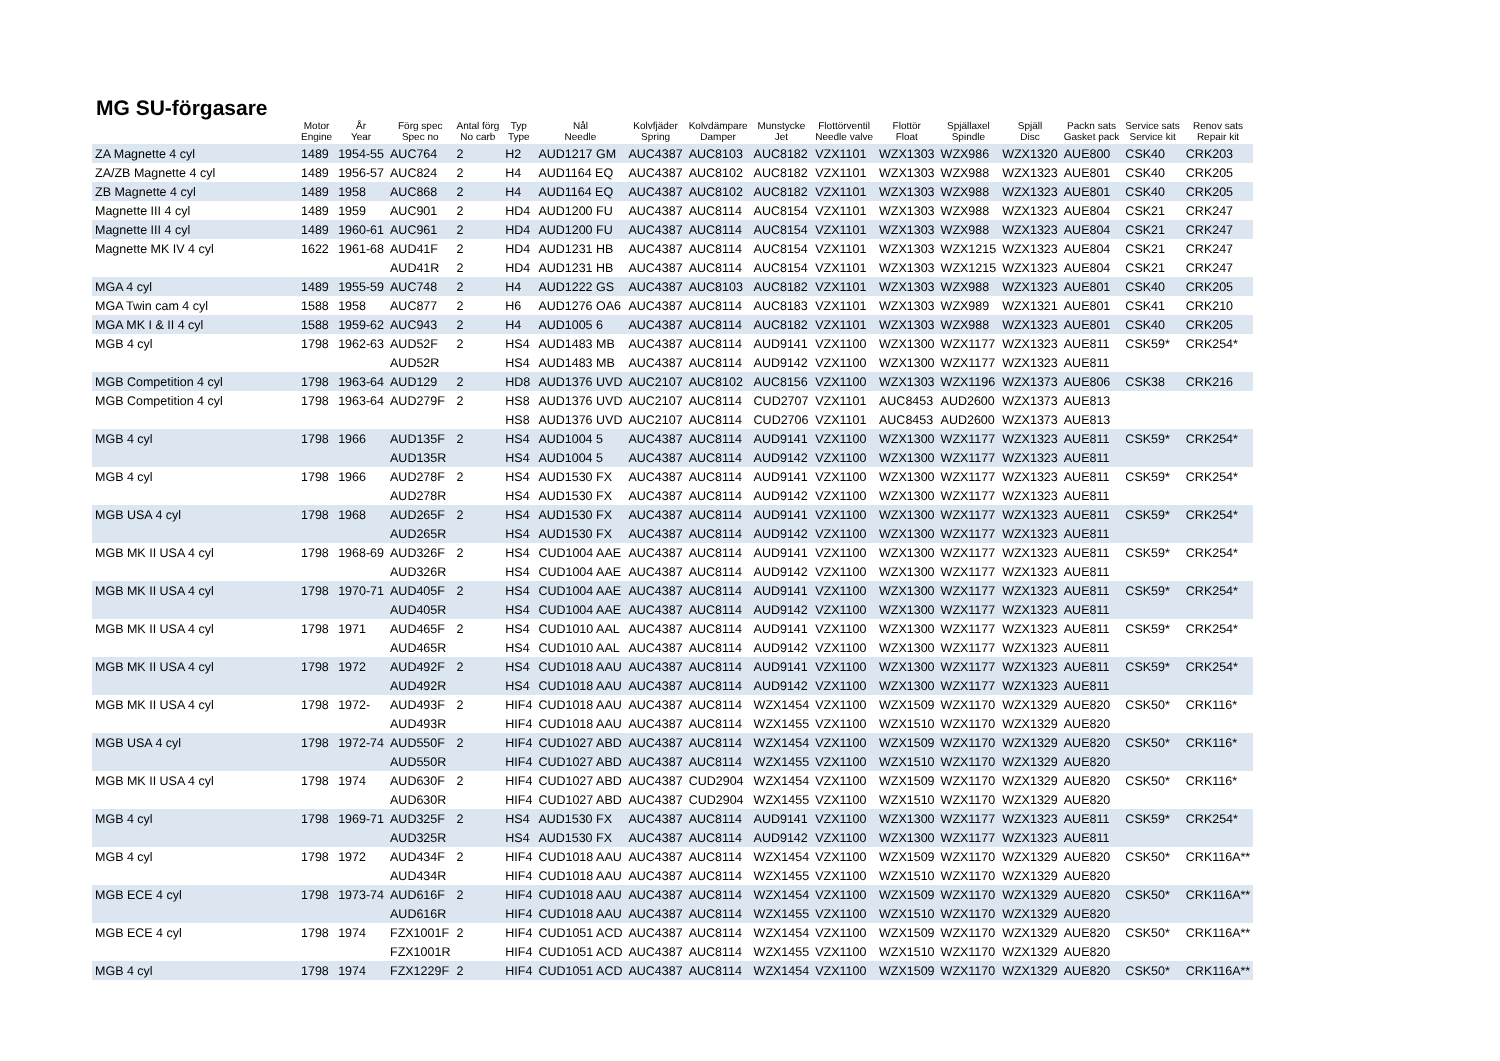MG SU-förgasare
| | Motor Engine | År Year | Förg spec Spec no | Antal förg No carb | Typ Type | Nål Needle | Kolvfjäder Spring | Kolvdämpare Damper | Munstycke Jet | Flottörventil Needle valve | Flottör Float | Spjällaxel Spindle | Spjäll Disc | Packn sats Gasket pack | Service sats Service kit | Renov sats Repair kit |
| --- | --- | --- | --- | --- | --- | --- | --- | --- | --- | --- | --- | --- | --- | --- | --- | --- |
| ZA Magnette 4 cyl | 1489 | 1954-55 | AUC764 | 2 | H2 | AUD1217 GM | AUC4387 | AUC8103 | AUC8182 | VZX1101 | WZX1303 | WZX986 | WZX1320 | AUE800 | CSK40 | CRK203 |
| ZA/ZB Magnette 4 cyl | 1489 | 1956-57 | AUC824 | 2 | H4 | AUD1164 EQ | AUC4387 | AUC8102 | AUC8182 | VZX1101 | WZX1303 | WZX988 | WZX1323 | AUE801 | CSK40 | CRK205 |
| ZB Magnette 4 cyl | 1489 | 1958 | AUC868 | 2 | H4 | AUD1164 EQ | AUC4387 | AUC8102 | AUC8182 | VZX1101 | WZX1303 | WZX988 | WZX1323 | AUE801 | CSK40 | CRK205 |
| Magnette III 4 cyl | 1489 | 1959 | AUC901 | 2 | HD4 | AUD1200 FU | AUC4387 | AUC8114 | AUC8154 | VZX1101 | WZX1303 | WZX988 | WZX1323 | AUE804 | CSK21 | CRK247 |
| Magnette III 4 cyl | 1489 | 1960-61 | AUC961 | 2 | HD4 | AUD1200 FU | AUC4387 | AUC8114 | AUC8154 | VZX1101 | WZX1303 | WZX988 | WZX1323 | AUE804 | CSK21 | CRK247 |
| Magnette MK IV 4 cyl | 1622 | 1961-68 | AUD41F | 2 | HD4 | AUD1231 HB | AUC4387 | AUC8114 | AUC8154 | VZX1101 | WZX1303 | WZX1215 | WZX1323 | AUE804 | CSK21 | CRK247 |
| | | | AUD41R | 2 | HD4 | AUD1231 HB | AUC4387 | AUC8114 | AUC8154 | VZX1101 | WZX1303 | WZX1215 | WZX1323 | AUE804 | CSK21 | CRK247 |
| MGA 4 cyl | 1489 | 1955-59 | AUC748 | 2 | H4 | AUD1222 GS | AUC4387 | AUC8103 | AUC8182 | VZX1101 | WZX1303 | WZX988 | WZX1323 | AUE801 | CSK40 | CRK205 |
| MGA Twin cam 4 cyl | 1588 | 1958 | AUC877 | 2 | H6 | AUD1276 OA6 | AUC4387 | AUC8114 | AUC8183 | VZX1101 | WZX1303 | WZX989 | WZX1321 | AUE801 | CSK41 | CRK210 |
| MGA MK I & II 4 cyl | 1588 | 1959-62 | AUC943 | 2 | H4 | AUD1005 6 | AUC4387 | AUC8114 | AUC8182 | VZX1101 | WZX1303 | WZX988 | WZX1323 | AUE801 | CSK40 | CRK205 |
| MGB 4 cyl | 1798 | 1962-63 | AUD52F | 2 | HS4 | AUD1483 MB | AUC4387 | AUC8114 | AUD9141 | VZX1100 | WZX1300 | WZX1177 | WZX1323 | AUE811 | CSK59* | CRK254* |
| | | | AUD52R | | HS4 | AUD1483 MB | AUC4387 | AUC8114 | AUD9142 | VZX1100 | WZX1300 | WZX1177 | WZX1323 | AUE811 | | |
| MGB Competition 4 cyl | 1798 | 1963-64 | AUD129 | 2 | HD8 | AUD1376 UVD | AUC2107 | AUC8102 | AUC8156 | VZX1100 | WZX1303 | WZX1196 | WZX1373 | AUE806 | CSK38 | CRK216 |
| MGB Competition 4 cyl | 1798 | 1963-64 | AUD279F | 2 | HS8 | AUD1376 UVD | AUC2107 | AUC8114 | CUD2707 | VZX1101 | AUC8453 | AUD2600 | WZX1373 | AUE813 | | |
| | | | | | HS8 | AUD1376 UVD | AUC2107 | AUC8114 | CUD2706 | VZX1101 | AUC8453 | AUD2600 | WZX1373 | AUE813 | | |
| MGB 4 cyl | 1798 | 1966 | AUD135F | 2 | HS4 | AUD1004 5 | AUC4387 | AUC8114 | AUD9141 | VZX1100 | WZX1300 | WZX1177 | WZX1323 | AUE811 | CSK59* | CRK254* |
| | | | AUD135R | | HS4 | AUD1004 5 | AUC4387 | AUC8114 | AUD9142 | VZX1100 | WZX1300 | WZX1177 | WZX1323 | AUE811 | | |
| MGB 4 cyl | 1798 | 1966 | AUD278F | 2 | HS4 | AUD1530 FX | AUC4387 | AUC8114 | AUD9141 | VZX1100 | WZX1300 | WZX1177 | WZX1323 | AUE811 | CSK59* | CRK254* |
| | | | AUD278R | | HS4 | AUD1530 FX | AUC4387 | AUC8114 | AUD9142 | VZX1100 | WZX1300 | WZX1177 | WZX1323 | AUE811 | | |
| MGB USA 4 cyl | 1798 | 1968 | AUD265F | 2 | HS4 | AUD1530 FX | AUC4387 | AUC8114 | AUD9141 | VZX1100 | WZX1300 | WZX1177 | WZX1323 | AUE811 | CSK59* | CRK254* |
| | | | AUD265R | | HS4 | AUD1530 FX | AUC4387 | AUC8114 | AUD9142 | VZX1100 | WZX1300 | WZX1177 | WZX1323 | AUE811 | | |
| MGB MK II USA 4 cyl | 1798 | 1968-69 | AUD326F | 2 | HS4 | CUD1004 AAE | AUC4387 | AUC8114 | AUD9141 | VZX1100 | WZX1300 | WZX1177 | WZX1323 | AUE811 | CSK59* | CRK254* |
| | | | AUD326R | | HS4 | CUD1004 AAE | AUC4387 | AUC8114 | AUD9142 | VZX1100 | WZX1300 | WZX1177 | WZX1323 | AUE811 | | |
| MGB MK II USA 4 cyl | 1798 | 1970-71 | AUD405F | 2 | HS4 | CUD1004 AAE | AUC4387 | AUC8114 | AUD9141 | VZX1100 | WZX1300 | WZX1177 | WZX1323 | AUE811 | CSK59* | CRK254* |
| | | | AUD405R | | HS4 | CUD1004 AAE | AUC4387 | AUC8114 | AUD9142 | VZX1100 | WZX1300 | WZX1177 | WZX1323 | AUE811 | | |
| MGB MK II USA 4 cyl | 1798 | 1971 | AUD465F | 2 | HS4 | CUD1010 AAL | AUC4387 | AUC8114 | AUD9141 | VZX1100 | WZX1300 | WZX1177 | WZX1323 | AUE811 | CSK59* | CRK254* |
| | | | AUD465R | | HS4 | CUD1010 AAL | AUC4387 | AUC8114 | AUD9142 | VZX1100 | WZX1300 | WZX1177 | WZX1323 | AUE811 | | |
| MGB MK II USA 4 cyl | 1798 | 1972 | AUD492F | 2 | HS4 | CUD1018 AAU | AUC4387 | AUC8114 | AUD9141 | VZX1100 | WZX1300 | WZX1177 | WZX1323 | AUE811 | CSK59* | CRK254* |
| | | | AUD492R | | HS4 | CUD1018 AAU | AUC4387 | AUC8114 | AUD9142 | VZX1100 | WZX1300 | WZX1177 | WZX1323 | AUE811 | | |
| MGB MK II USA 4 cyl | 1798 | 1972- | AUD493F | 2 | HIF4 | CUD1018 AAU | AUC4387 | AUC8114 | WZX1454 | VZX1100 | WZX1509 | WZX1170 | WZX1329 | AUE820 | CSK50* | CRK116* |
| | | | AUD493R | | HIF4 | CUD1018 AAU | AUC4387 | AUC8114 | WZX1455 | VZX1100 | WZX1510 | WZX1170 | WZX1329 | AUE820 | | |
| MGB USA 4 cyl | 1798 | 1972-74 | AUD550F | 2 | HIF4 | CUD1027 ABD | AUC4387 | AUC8114 | WZX1454 | VZX1100 | WZX1509 | WZX1170 | WZX1329 | AUE820 | CSK50* | CRK116* |
| | | | AUD550R | | HIF4 | CUD1027 ABD | AUC4387 | AUC8114 | WZX1455 | VZX1100 | WZX1510 | WZX1170 | WZX1329 | AUE820 | | |
| MGB MK II USA 4 cyl | 1798 | 1974 | AUD630F | 2 | HIF4 | CUD1027 ABD | AUC4387 | CUD2904 | WZX1454 | VZX1100 | WZX1509 | WZX1170 | WZX1329 | AUE820 | CSK50* | CRK116* |
| | | | AUD630R | | HIF4 | CUD1027 ABD | AUC4387 | CUD2904 | WZX1455 | VZX1100 | WZX1510 | WZX1170 | WZX1329 | AUE820 | | |
| MGB 4 cyl | 1798 | 1969-71 | AUD325F | 2 | HS4 | AUD1530 FX | AUC4387 | AUC8114 | AUD9141 | VZX1100 | WZX1300 | WZX1177 | WZX1323 | AUE811 | CSK59* | CRK254* |
| | | | AUD325R | | HS4 | AUD1530 FX | AUC4387 | AUC8114 | AUD9142 | VZX1100 | WZX1300 | WZX1177 | WZX1323 | AUE811 | | |
| MGB 4 cyl | 1798 | 1972 | AUD434F | 2 | HIF4 | CUD1018 AAU | AUC4387 | AUC8114 | WZX1454 | VZX1100 | WZX1509 | WZX1170 | WZX1329 | AUE820 | CSK50* | CRK116A** |
| | | | AUD434R | | HIF4 | CUD1018 AAU | AUC4387 | AUC8114 | WZX1455 | VZX1100 | WZX1510 | WZX1170 | WZX1329 | AUE820 | | |
| MGB ECE 4 cyl | 1798 | 1973-74 | AUD616F | 2 | HIF4 | CUD1018 AAU | AUC4387 | AUC8114 | WZX1454 | VZX1100 | WZX1509 | WZX1170 | WZX1329 | AUE820 | CSK50* | CRK116A** |
| | | | AUD616R | | HIF4 | CUD1018 AAU | AUC4387 | AUC8114 | WZX1455 | VZX1100 | WZX1510 | WZX1170 | WZX1329 | AUE820 | | |
| MGB ECE 4 cyl | 1798 | 1974 | FZX1001F | 2 | HIF4 | CUD1051 ACD | AUC4387 | AUC8114 | WZX1454 | VZX1100 | WZX1509 | WZX1170 | WZX1329 | AUE820 | CSK50* | CRK116A** |
| | | | FZX1001R | | HIF4 | CUD1051 ACD | AUC4387 | AUC8114 | WZX1455 | VZX1100 | WZX1510 | WZX1170 | WZX1329 | AUE820 | | |
| MGB 4 cyl | 1798 | 1974 | FZX1229F | 2 | HIF4 | CUD1051 ACD | AUC4387 | AUC8114 | WZX1454 | VZX1100 | WZX1509 | WZX1170 | WZX1329 | AUE820 | CSK50* | CRK116A** |